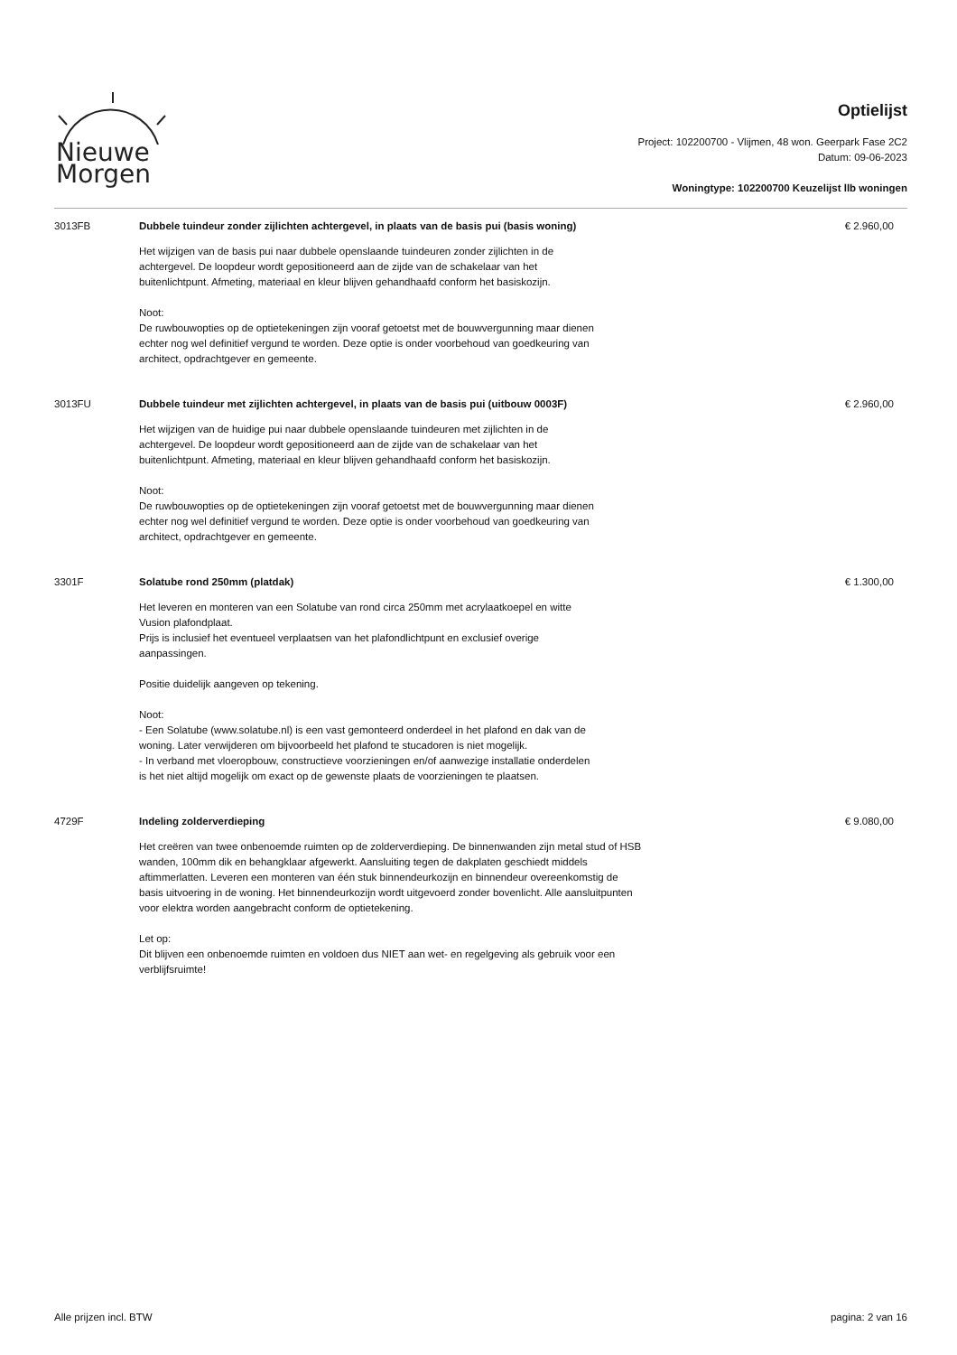Nieuwe
Morgen
Optielijst
Project: 102200700 - Vlijmen, 48 won. Geerpark Fase 2C2
Datum: 09-06-2023
Woningtype: 102200700 Keuzelijst llb woningen
3013FB Dubbele tuindeur zonder zijlichten achtergevel, in plaats van de basis pui (basis woning)
Het wijzigen van de basis pui naar dubbele openslaande tuindeuren zonder zijlichten in de achtergevel. De loopdeur wordt gepositioneerd aan de zijde van de schakelaar van het buitenlichtpunt. Afmeting, materiaal en kleur blijven gehandhaafd conform het basiskozijn.
Noot:
De ruwbouwopties op de optietekeningen zijn vooraf getoetst met de bouwvergunning maar dienen echter nog wel definitief vergund te worden. Deze optie is onder voorbehoud van goedkeuring van architect, opdrachtgever en gemeente.
€ 2.960,00
3013FU Dubbele tuindeur met zijlichten achtergevel, in plaats van de basis pui (uitbouw 0003F)
Het wijzigen van de huidige pui naar dubbele openslaande tuindeuren met zijlichten in de achtergevel. De loopdeur wordt gepositioneerd aan de zijde van de schakelaar van het buitenlichtpunt. Afmeting, materiaal en kleur blijven gehandhaafd conform het basiskozijn.
Noot:
De ruwbouwopties op de optietekeningen zijn vooraf getoetst met de bouwvergunning maar dienen echter nog wel definitief vergund te worden. Deze optie is onder voorbehoud van goedkeuring van architect, opdrachtgever en gemeente.
€ 2.960,00
3301F Solatube rond 250mm (platdak)
Het leveren en monteren van een Solatube van rond circa 250mm met acrylaatkoepel en witte Vusion plafondplaat.
Prijs is inclusief het eventueel verplaatsen van het plafondlichtpunt en exclusief overige aanpassingen.
Positie duidelijk aangeven op tekening.
Noot:
- Een Solatube (www.solatube.nl) is een vast gemonteerd onderdeel in het plafond en dak van de woning. Later verwijderen om bijvoorbeeld het plafond te stucadoren is niet mogelijk.
- In verband met vloeropbouw, constructieve voorzieningen en/of aanwezige installatie onderdelen is het niet altijd mogelijk om exact op de gewenste plaats de voorzieningen te plaatsen.
€ 1.300,00
4729F Indeling zolderverdieping
Het creëren van twee onbenoemde ruimten op de zolderverdieping. De binnenwanden zijn metal stud of HSB wanden, 100mm dik en behangklaar afgewerkt. Aansluiting tegen de dakplaten geschiedt middels aftimmerlatten. Leveren een monteren van één stuk binnendeurkozijn en binnendeur overeenkomstig de basis uitvoering in de woning. Het binnendeurkozijn wordt uitgevoerd zonder bovenlicht. Alle aansluitpunten voor elektra worden aangebracht conform de optietekening.
Let op:
Dit blijven een onbenoemde ruimten en voldoen dus NIET aan wet- en regelgeving als gebruik voor een verblijfsruimte!
€ 9.080,00
Alle prijzen incl. BTW pagina: 2 van 16